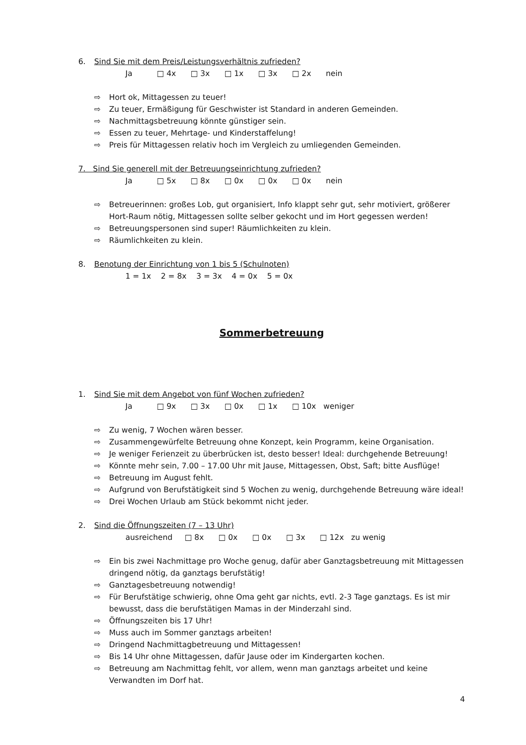6. Sind Sie mit dem Preis/Leistungsverhältnis zufrieden?
Ja □ 4x □ 3x □ 1x □ 3x □ 2x nein
⇨ Hort ok, Mittagessen zu teuer!
⇨ Zu teuer, Ermäßigung für Geschwister ist Standard in anderen Gemeinden.
⇨ Nachmittagsbetreuung könnte günstiger sein.
⇨ Essen zu teuer, Mehrtage- und Kinderstaffelung!
⇨ Preis für Mittagessen relativ hoch im Vergleich zu umliegenden Gemeinden.
7. Sind Sie generell mit der Betreuungseinrichtung zufrieden?
Ja □ 5x □ 8x □ 0x □ 0x □ 0x nein
⇨ Betreuerinnen: großes Lob, gut organisiert, Info klappt sehr gut, sehr motiviert, größerer Hort-Raum nötig, Mittagessen sollte selber gekocht und im Hort gegessen werden!
⇨ Betreuungspersonen sind super! Räumlichkeiten zu klein.
⇨ Räumlichkeiten zu klein.
8. Benotung der Einrichtung von 1 bis 5 (Schulnoten)
1 = 1x 2 = 8x 3 = 3x 4 = 0x 5 = 0x
Sommerbetreuung
1. Sind Sie mit dem Angebot von fünf Wochen zufrieden?
Ja □ 9x □ 3x □ 0x □ 1x □ 10x weniger
⇨ Zu wenig, 7 Wochen wären besser.
⇨ Zusammengewürfelte Betreuung ohne Konzept, kein Programm, keine Organisation.
⇨ Je weniger Ferienzeit zu überbrücken ist, desto besser! Ideal: durchgehende Betreuung!
⇨ Könnte mehr sein, 7.00 – 17.00 Uhr mit Jause, Mittagessen, Obst, Saft; bitte Ausflüge!
⇨ Betreuung im August fehlt.
⇨ Aufgrund von Berufstätigkeit sind 5 Wochen zu wenig, durchgehende Betreuung wäre ideal!
⇨ Drei Wochen Urlaub am Stück bekommt nicht jeder.
2. Sind die Öffnungszeiten (7 – 13 Uhr)
ausreichend □ 8x □ 0x □ 0x □ 3x □ 12x zu wenig
⇨ Ein bis zwei Nachmittage pro Woche genug, dafür aber Ganztagsbetreuung mit Mittagessen dringend nötig, da ganztags berufstätig!
⇨ Ganztagesbetreuung notwendig!
⇨ Für Berufstätige schwierig, ohne Oma geht gar nichts, evtl. 2-3 Tage ganztags. Es ist mir bewusst, dass die berufstätigen Mamas in der Minderzahl sind.
⇨ Öffnungszeiten bis 17 Uhr!
⇨ Muss auch im Sommer ganztags arbeiten!
⇨ Dringend Nachmittagbetreuung und Mittagessen!
⇨ Bis 14 Uhr ohne Mittagessen, dafür Jause oder im Kindergarten kochen.
⇨ Betreuung am Nachmittag fehlt, vor allem, wenn man ganztags arbeitet und keine Verwandten im Dorf hat.
4